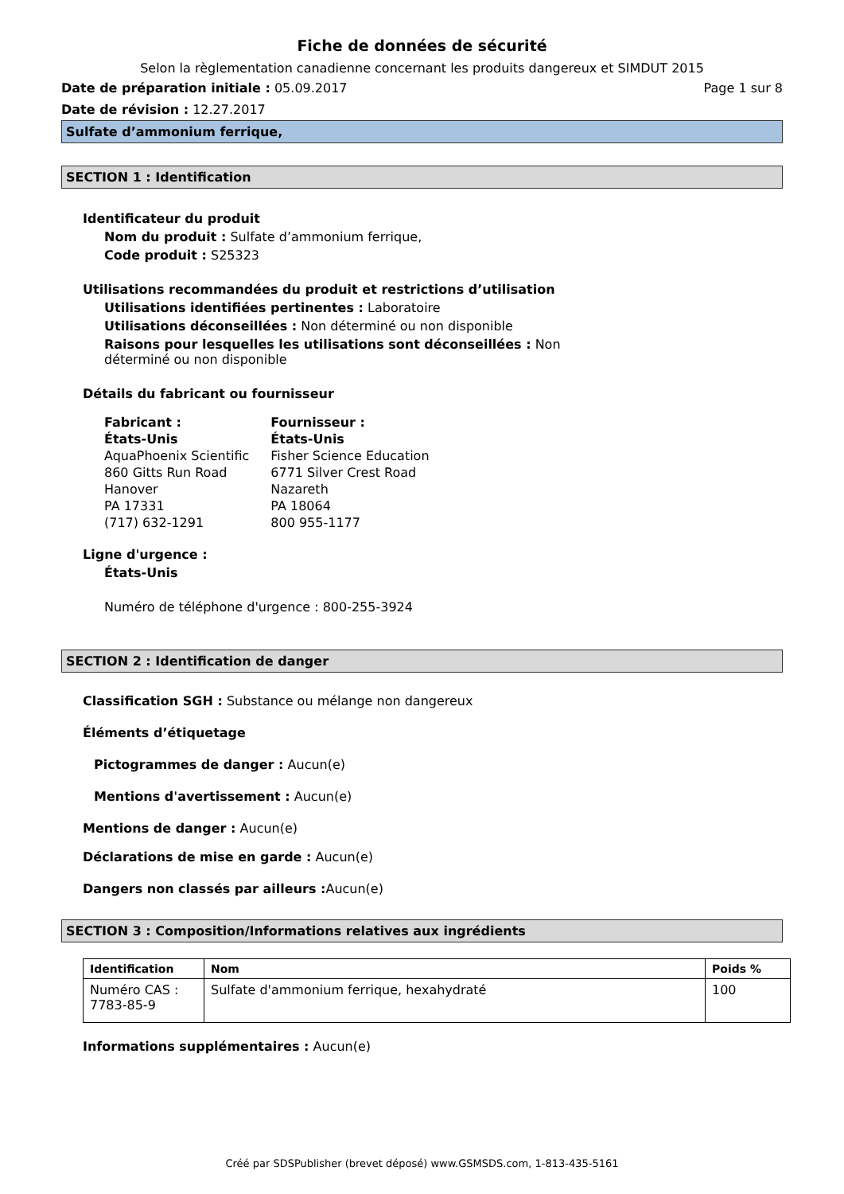Fiche de données de sécurité
Selon la règlementation canadienne concernant les produits dangereux et SIMDUT 2015
Date de préparation initiale : 05.09.2017 Page 1 sur 8
Date de révision : 12.27.2017
Sulfate d’ammonium ferrique,
SECTION 1 : Identification
Identificateur du produit
Nom du produit : Sulfate d’ammonium ferrique,
Code produit : S25323
Utilisations recommandées du produit et restrictions d’utilisation
Utilisations identifiées pertinentes : Laboratoire
Utilisations déconseillées : Non déterminé ou non disponible
Raisons pour lesquelles les utilisations sont déconseillées : Non déterminé ou non disponible
Détails du fabricant ou fournisseur
Fabricant :
États-Unis
AquaPhoenix Scientific
860 Gitts Run Road
Hanover
PA 17331
(717) 632-1291
Fournisseur :
États-Unis
Fisher Science Education
6771 Silver Crest Road
Nazareth
PA 18064
800 955-1177
Ligne d'urgence :
États-Unis
Numéro de téléphone d'urgence : 800-255-3924
SECTION 2 : Identification de danger
Classification SGH : Substance ou mélange non dangereux
Éléments d’étiquetage
Pictogrammes de danger : Aucun(e)
Mentions d'avertissement : Aucun(e)
Mentions de danger : Aucun(e)
Déclarations de mise en garde : Aucun(e)
Dangers non classés par ailleurs : Aucun(e)
SECTION 3 : Composition/Informations relatives aux ingrédients
| Identification | Nom | Poids % |
| --- | --- | --- |
| Numéro CAS : 7783-85-9 | Sulfate d'ammonium ferrique, hexahydraté | 100 |
Informations supplémentaires : Aucun(e)
Créé par SDSPublisher (brevet déposé) www.GSMSDS.com, 1-813-435-5161